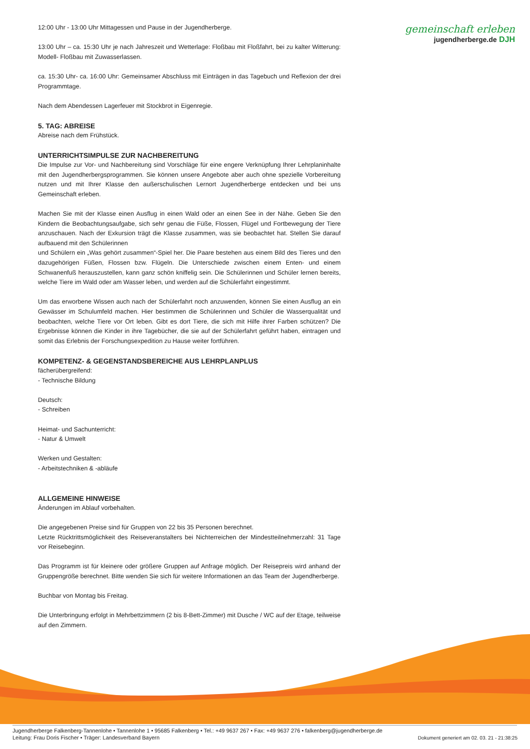gemeinschaft erleben
jugendherberge.de DJH
12:00 Uhr - 13:00 Uhr Mittagessen und Pause in der Jugendherberge.
13:00 Uhr – ca. 15:30 Uhr je nach Jahreszeit und Wetterlage: Floßbau mit Floßfahrt, bei zu kalter Witterung: Modell- Floßbau mit Zuwasserlassen.
ca. 15:30 Uhr- ca. 16:00 Uhr: Gemeinsamer Abschluss mit Einträgen in das Tagebuch und Reflexion der drei Programmtage.
Nach dem Abendessen Lagerfeuer mit Stockbrot in Eigenregie.
5. TAG: ABREISE
Abreise nach dem Frühstück.
UNTERRICHTSIMPULSE ZUR NACHBEREITUNG
Die Impulse zur Vor- und Nachbereitung sind Vorschläge für eine engere Verknüpfung Ihrer Lehrplaninhalte mit den Jugendherbergsprogrammen. Sie können unsere Angebote aber auch ohne spezielle Vorbereitung nutzen und mit Ihrer Klasse den außerschulischen Lernort Jugendherberge entdecken und bei uns Gemeinschaft erleben.
Machen Sie mit der Klasse einen Ausflug in einen Wald oder an einen See in der Nähe. Geben Sie den Kindern die Beobachtungsaufgabe, sich sehr genau die Füße, Flossen, Flügel und Fortbewegung der Tiere anzuschauen. Nach der Exkursion trägt die Klasse zusammen, was sie beobachtet hat. Stellen Sie darauf aufbauend mit den Schülerinnen
und Schülern ein „Was gehört zusammen“-Spiel her. Die Paare bestehen aus einem Bild des Tieres und den dazugehörigen Füßen, Flossen bzw. Flügeln. Die Unterschiede zwischen einem Enten- und einem Schwanenfuß herauszustellen, kann ganz schön kniffelig sein. Die Schülerinnen und Schüler lernen bereits, welche Tiere im Wald oder am Wasser leben, und werden auf die Schülerfahrt eingestimmt.
Um das erworbene Wissen auch nach der Schülerfahrt noch anzuwenden, können Sie einen Ausflug an ein Gewässer im Schulumfeld machen. Hier bestimmen die Schülerinnen und Schüler die Wasserqualität und beobachten, welche Tiere vor Ort leben. Gibt es dort Tiere, die sich mit Hilfe ihrer Farben schützen? Die Ergebnisse können die Kinder in ihre Tagebücher, die sie auf der Schülerfahrt geführt haben, eintragen und somit das Erlebnis der Forschungsexpedition zu Hause weiter fortführen.
KOMPETENZ- & GEGENSTANDSBEREICHE AUS LEHRPLANPLUS
fächerübergreifend:
- Technische Bildung
Deutsch:
- Schreiben
Heimat- und Sachunterricht:
- Natur & Umwelt
Werken und Gestalten:
- Arbeitstechniken & -abläufe
ALLGEMEINE HINWEISE
Änderungen im Ablauf vorbehalten.
Die angegebenen Preise sind für Gruppen von 22 bis 35 Personen berechnet.
Letzte Rücktrittsmöglichkeit des Reiseveranstalters bei Nichterreichen der Mindestteilnehmerzahl: 31 Tage vor Reisebeginn.
Das Programm ist für kleinere oder größere Gruppen auf Anfrage möglich. Der Reisepreis wird anhand der Gruppengröße berechnet. Bitte wenden Sie sich für weitere Informationen an das Team der Jugendherberge.
Buchbar von Montag bis Freitag.
Die Unterbringung erfolgt in Mehrbettzimmern (2 bis 8-Bett-Zimmer) mit Dusche / WC auf der Etage, teilweise auf den Zimmern.
Jugendherberge Falkenberg-Tannenlohe • Tannenlohe 1 • 95685 Falkenberg • Tel.: +49 9637 267 • Fax: +49 9637 276 • falkenberg@jugendherberge.de
Leitung: Frau Doris Fischer • Träger: Landesverband Bayern
Dokument generiert am 02. 03. 21 - 21:38:25